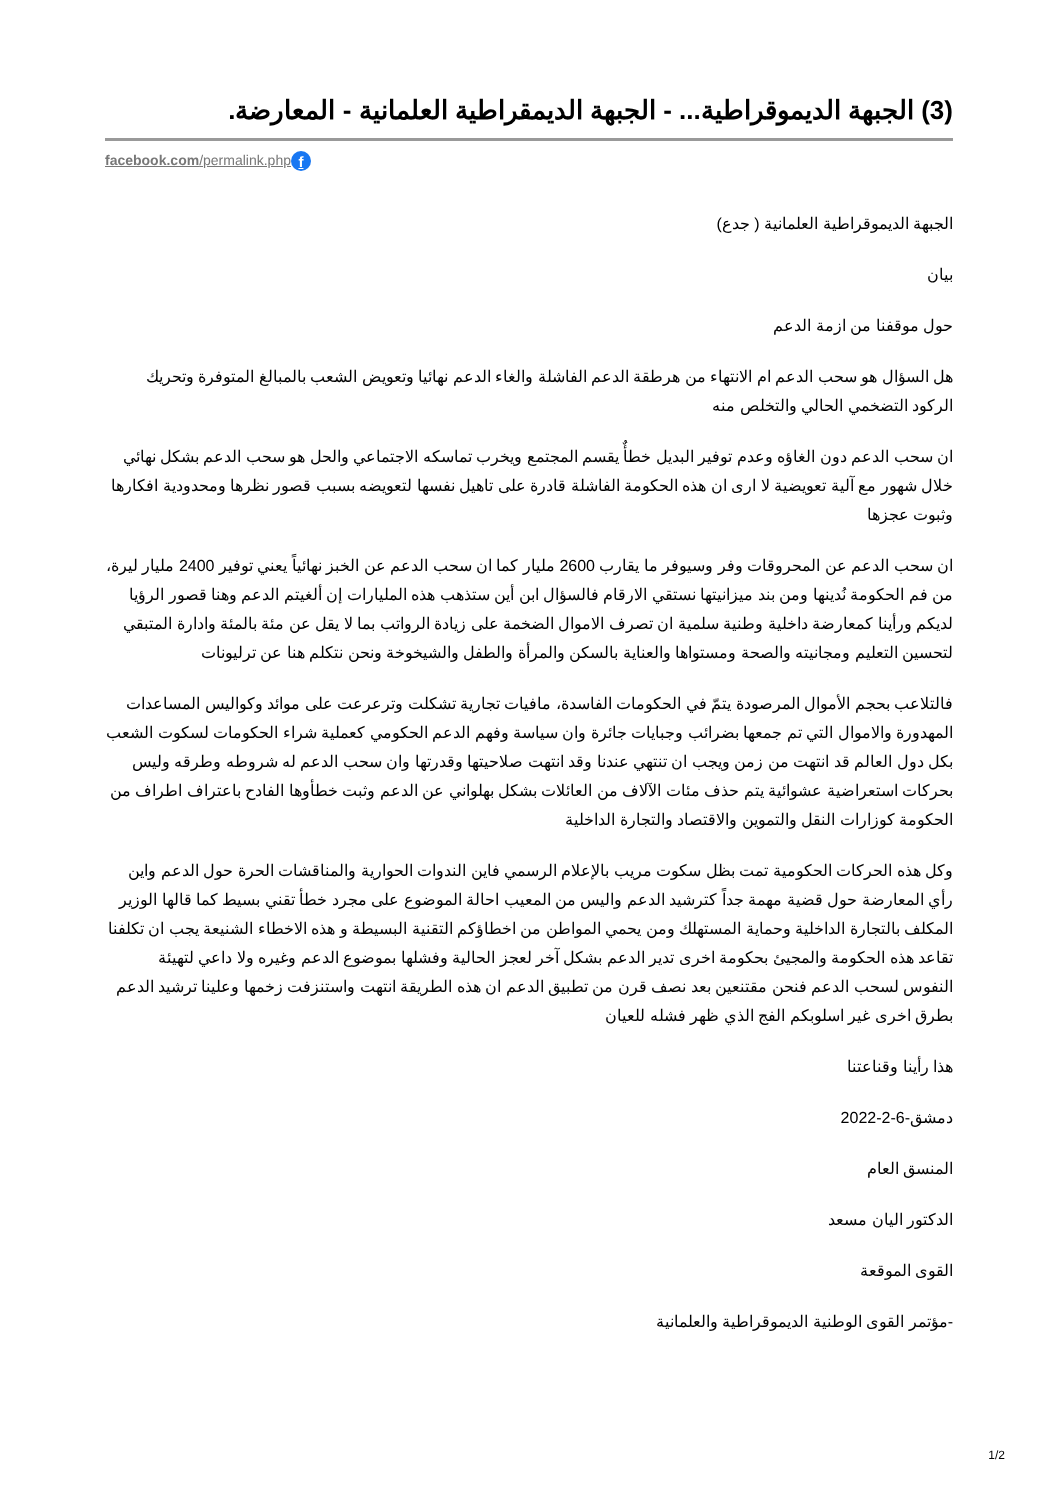(3) الجبهة الديموقراطية... - الجبهة الديمقراطية العلمانية - المعارضة.
facebook.com/permalink.php f
الجبهة الديموقراطية العلمانية ( جدع)
بيان
حول موقفنا من ازمة الدعم
هل السؤال هو سحب الدعم ام الانتهاء من هرطقة الدعم الفاشلة والغاء الدعم نهائيا وتعويض الشعب بالمبالغ المتوفرة وتحريك الركود التضخمي الحالي والتخلص منه
ان سحب الدعم دون الغاؤه وعدم توفير البديل خطأٌ يقسم المجتمع ويخرب تماسكه الاجتماعي والحل هو سحب الدعم بشكل نهائي خلال شهور مع آلية تعويضية لا ارى ان هذه الحكومة الفاشلة قادرة على تاهيل نفسها لتعويضه بسبب قصور نظرها ومحدودية افكارها وثبوت عجزها
ان سحب الدعم عن المحروقات وفر وسيوفر ما يقارب 2600 مليار كما ان سحب الدعم عن الخبز نهائياً يعني توفير 2400 مليار ليرة، من فم الحكومة نُدينها ومن بند ميزانيتها نستقي الارقام فالسؤال ابن أين ستذهب هذه المليارات إن ألغيتم الدعم وهنا قصور الرؤيا لديكم ورأينا كمعارضة داخلية وطنية سلمية ان تصرف الاموال الضخمة على زيادة الرواتب بما لا يقل عن مئة بالمئة وادارة المتبقي لتحسين التعليم ومجانيته والصحة ومستواها والعناية بالسكن والمرأة والطفل والشيخوخة ونحن نتكلم هنا عن ترليونات
فالتلاعب بحجم الأموال المرصودة يتمّ في الحكومات الفاسدة، مافيات تجارية تشكلت وترعرعت على موائد وكواليس المساعدات المهدورة والاموال التي تم جمعها بضرائب وجبايات جائرة وان سياسة وفهم الدعم الحكومي كعملية شراء الحكومات لسكوت الشعب بكل دول العالم قد انتهت من زمن ويجب ان تنتهي عندنا وقد انتهت صلاحيتها وقدرتها وان سحب الدعم له شروطه وطرقه وليس بحركات استعراضية عشوائية يتم حذف مئات الآلاف من العائلات بشكل بهلواني عن الدعم وثبت خطأوها الفادح باعتراف اطراف من الحكومة كوزارات النقل والتموين والاقتصاد والتجارة الداخلية
وكل هذه الحركات الحكومية تمت بظل سكوت مريب بالإعلام الرسمي فاين الندوات الحوارية والمناقشات الحرة حول الدعم واين رأي المعارضة حول قضية مهمة جداً كترشيد الدعم واليس من المعيب احالة الموضوع على مجرد خطأ تقني بسيط كما قالها الوزير المكلف بالتجارة الداخلية وحماية المستهلك ومن يحمي المواطن من اخطاؤكم التقنية البسيطة و هذه الاخطاء الشنيعة يجب ان تكلفنا تقاعد هذه الحكومة والمجيئ بحكومة اخرى تدير الدعم بشكل آخر لعجز الحالية وفشلها بموضوع الدعم وغيره ولا داعي لتهيئة النفوس لسحب الدعم فنحن مقتنعين بعد نصف قرن من تطبيق الدعم ان هذه الطريقة انتهت واستنزفت زخمها وعلينا ترشيد الدعم بطرق اخرى غير اسلوبكم الفج الذي ظهر فشله للعيان
هذا رأينا وقناعتنا
دمشق-6-2-2022
المنسق العام
الدكتور اليان مسعد
القوى الموقعة
-مؤتمر القوى الوطنية الديموقراطية والعلمانية
1/2